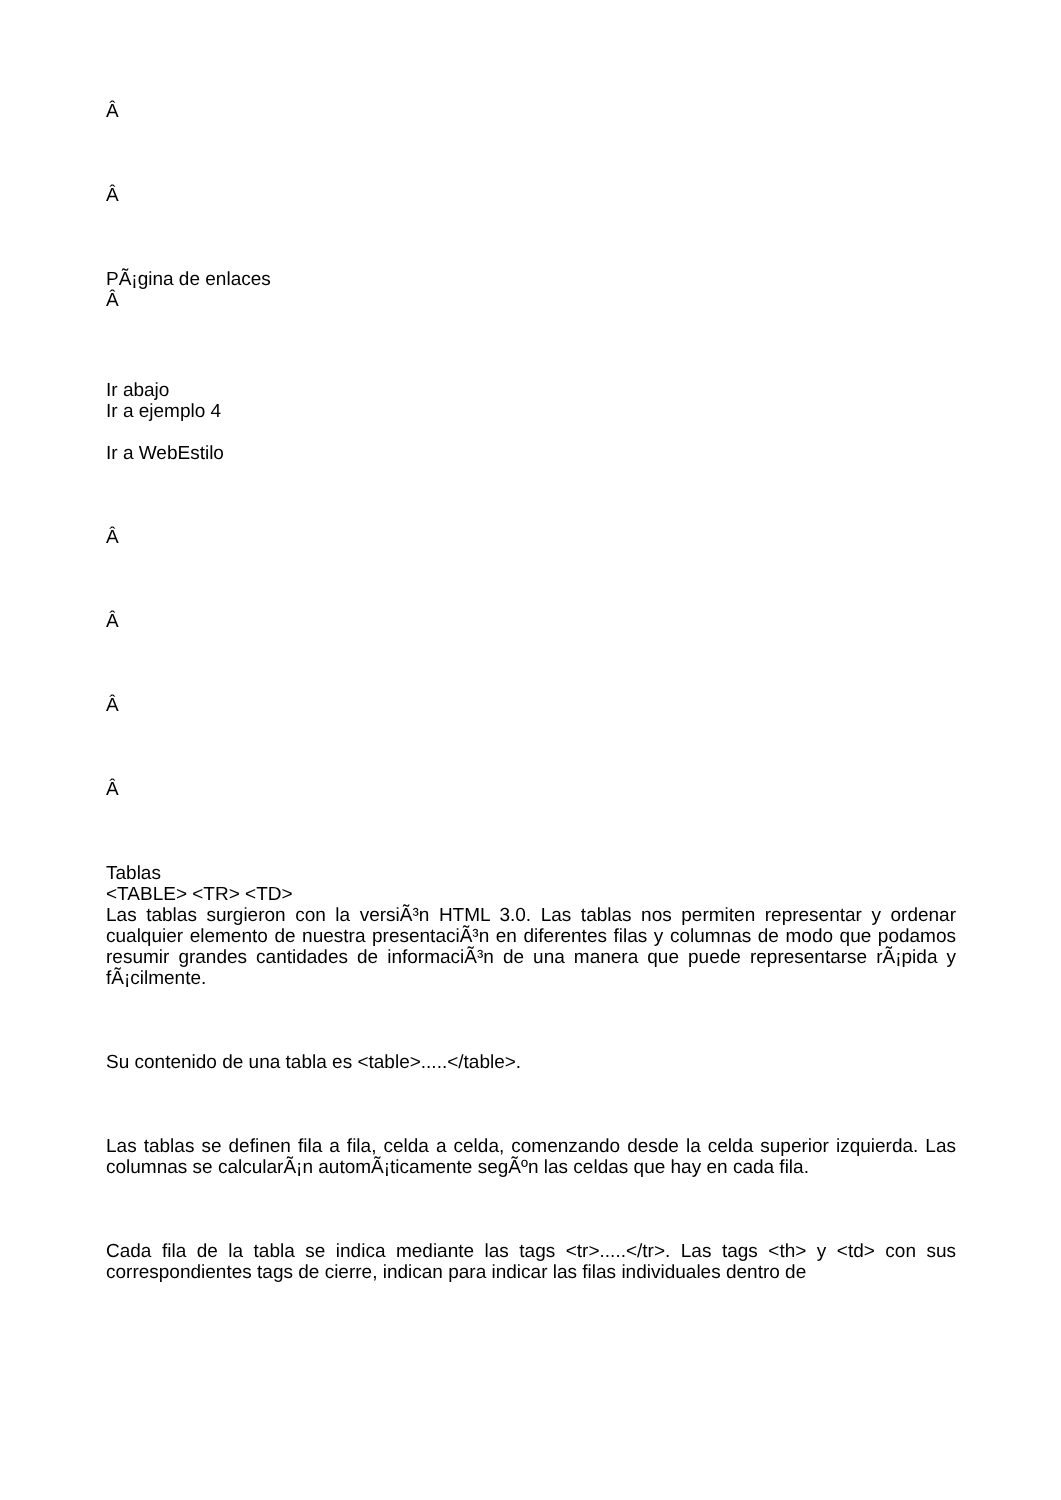Â
Â
PÃ¡gina de enlaces
Â
Ir abajo
Ir a ejemplo 4
Ir a WebEstilo
Â
Â
Â
Â
Tablas
<TABLE> <TR> <TD>
Las tablas surgieron con la versiÃ³n HTML 3.0. Las tablas nos permiten representar y ordenar cualquier elemento de nuestra presentaciÃ³n en diferentes filas y columnas de modo que podamos resumir grandes cantidades de informaciÃ³n de una manera que puede representarse rÃ¡pida y fÃ¡cilmente.
Su contenido de una tabla es <table>.....</table>.
Las tablas se definen fila a fila, celda a celda, comenzando desde la celda superior izquierda. Las columnas se calcularÃ¡n automÃ¡ticamente segÃºn las celdas que hay en cada fila.
Cada fila de la tabla se indica mediante las tags <tr>.....</tr>. Las tags <th> y <td> con sus correspondientes tags de cierre, indican para indicar las filas individuales dentro de